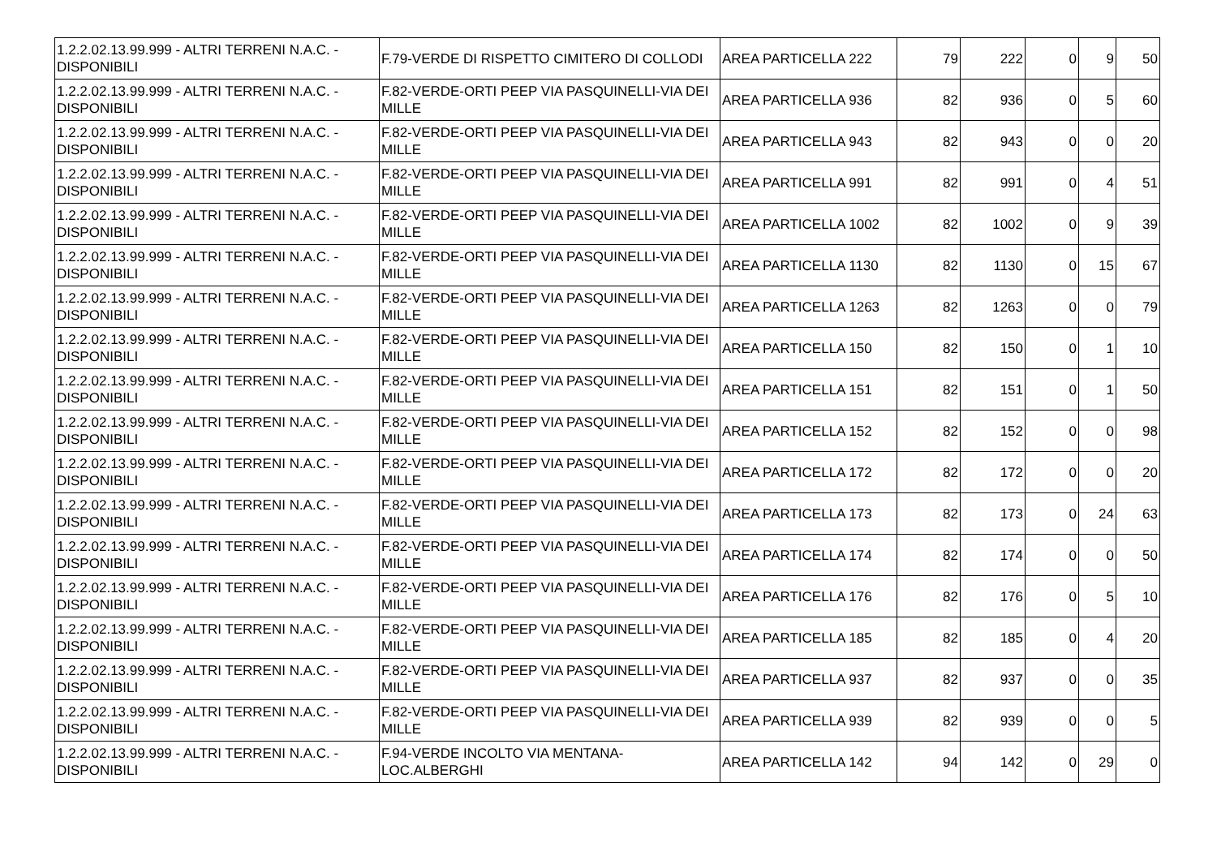| 1.2.2.02.13.99.999 - ALTRI TERRENI N.A.C. - DISPONIBILI | F.79-VERDE DI RISPETTO CIMITERO DI COLLODI | AREA PARTICELLA 222 | 79 | 222 | 0 | 9 | 50 |
| 1.2.2.02.13.99.999 - ALTRI TERRENI N.A.C. - DISPONIBILI | F.82-VERDE-ORTI PEEP VIA PASQUINELLI-VIA DEI MILLE | AREA PARTICELLA 936 | 82 | 936 | 0 | 5 | 60 |
| 1.2.2.02.13.99.999 - ALTRI TERRENI N.A.C. - DISPONIBILI | F.82-VERDE-ORTI PEEP VIA PASQUINELLI-VIA DEI MILLE | AREA PARTICELLA 943 | 82 | 943 | 0 | 0 | 20 |
| 1.2.2.02.13.99.999 - ALTRI TERRENI N.A.C. - DISPONIBILI | F.82-VERDE-ORTI PEEP VIA PASQUINELLI-VIA DEI MILLE | AREA PARTICELLA 991 | 82 | 991 | 0 | 4 | 51 |
| 1.2.2.02.13.99.999 - ALTRI TERRENI N.A.C. - DISPONIBILI | F.82-VERDE-ORTI PEEP VIA PASQUINELLI-VIA DEI MILLE | AREA PARTICELLA 1002 | 82 | 1002 | 0 | 9 | 39 |
| 1.2.2.02.13.99.999 - ALTRI TERRENI N.A.C. - DISPONIBILI | F.82-VERDE-ORTI PEEP VIA PASQUINELLI-VIA DEI MILLE | AREA PARTICELLA 1130 | 82 | 1130 | 0 | 15 | 67 |
| 1.2.2.02.13.99.999 - ALTRI TERRENI N.A.C. - DISPONIBILI | F.82-VERDE-ORTI PEEP VIA PASQUINELLI-VIA DEI MILLE | AREA PARTICELLA 1263 | 82 | 1263 | 0 | 0 | 79 |
| 1.2.2.02.13.99.999 - ALTRI TERRENI N.A.C. - DISPONIBILI | F.82-VERDE-ORTI PEEP VIA PASQUINELLI-VIA DEI MILLE | AREA PARTICELLA 150 | 82 | 150 | 0 | 1 | 10 |
| 1.2.2.02.13.99.999 - ALTRI TERRENI N.A.C. - DISPONIBILI | F.82-VERDE-ORTI PEEP VIA PASQUINELLI-VIA DEI MILLE | AREA PARTICELLA 151 | 82 | 151 | 0 | 1 | 50 |
| 1.2.2.02.13.99.999 - ALTRI TERRENI N.A.C. - DISPONIBILI | F.82-VERDE-ORTI PEEP VIA PASQUINELLI-VIA DEI MILLE | AREA PARTICELLA 152 | 82 | 152 | 0 | 0 | 98 |
| 1.2.2.02.13.99.999 - ALTRI TERRENI N.A.C. - DISPONIBILI | F.82-VERDE-ORTI PEEP VIA PASQUINELLI-VIA DEI MILLE | AREA PARTICELLA 172 | 82 | 172 | 0 | 0 | 20 |
| 1.2.2.02.13.99.999 - ALTRI TERRENI N.A.C. - DISPONIBILI | F.82-VERDE-ORTI PEEP VIA PASQUINELLI-VIA DEI MILLE | AREA PARTICELLA 173 | 82 | 173 | 0 | 24 | 63 |
| 1.2.2.02.13.99.999 - ALTRI TERRENI N.A.C. - DISPONIBILI | F.82-VERDE-ORTI PEEP VIA PASQUINELLI-VIA DEI MILLE | AREA PARTICELLA 174 | 82 | 174 | 0 | 0 | 50 |
| 1.2.2.02.13.99.999 - ALTRI TERRENI N.A.C. - DISPONIBILI | F.82-VERDE-ORTI PEEP VIA PASQUINELLI-VIA DEI MILLE | AREA PARTICELLA 176 | 82 | 176 | 0 | 5 | 10 |
| 1.2.2.02.13.99.999 - ALTRI TERRENI N.A.C. - DISPONIBILI | F.82-VERDE-ORTI PEEP VIA PASQUINELLI-VIA DEI MILLE | AREA PARTICELLA 185 | 82 | 185 | 0 | 4 | 20 |
| 1.2.2.02.13.99.999 - ALTRI TERRENI N.A.C. - DISPONIBILI | F.82-VERDE-ORTI PEEP VIA PASQUINELLI-VIA DEI MILLE | AREA PARTICELLA 937 | 82 | 937 | 0 | 0 | 35 |
| 1.2.2.02.13.99.999 - ALTRI TERRENI N.A.C. - DISPONIBILI | F.82-VERDE-ORTI PEEP VIA PASQUINELLI-VIA DEI MILLE | AREA PARTICELLA 939 | 82 | 939 | 0 | 0 | 5 |
| 1.2.2.02.13.99.999 - ALTRI TERRENI N.A.C. - DISPONIBILI | F.94-VERDE INCOLTO VIA MENTANA-LOC.ALBERGHI | AREA PARTICELLA 142 | 94 | 142 | 0 | 29 | 0 |